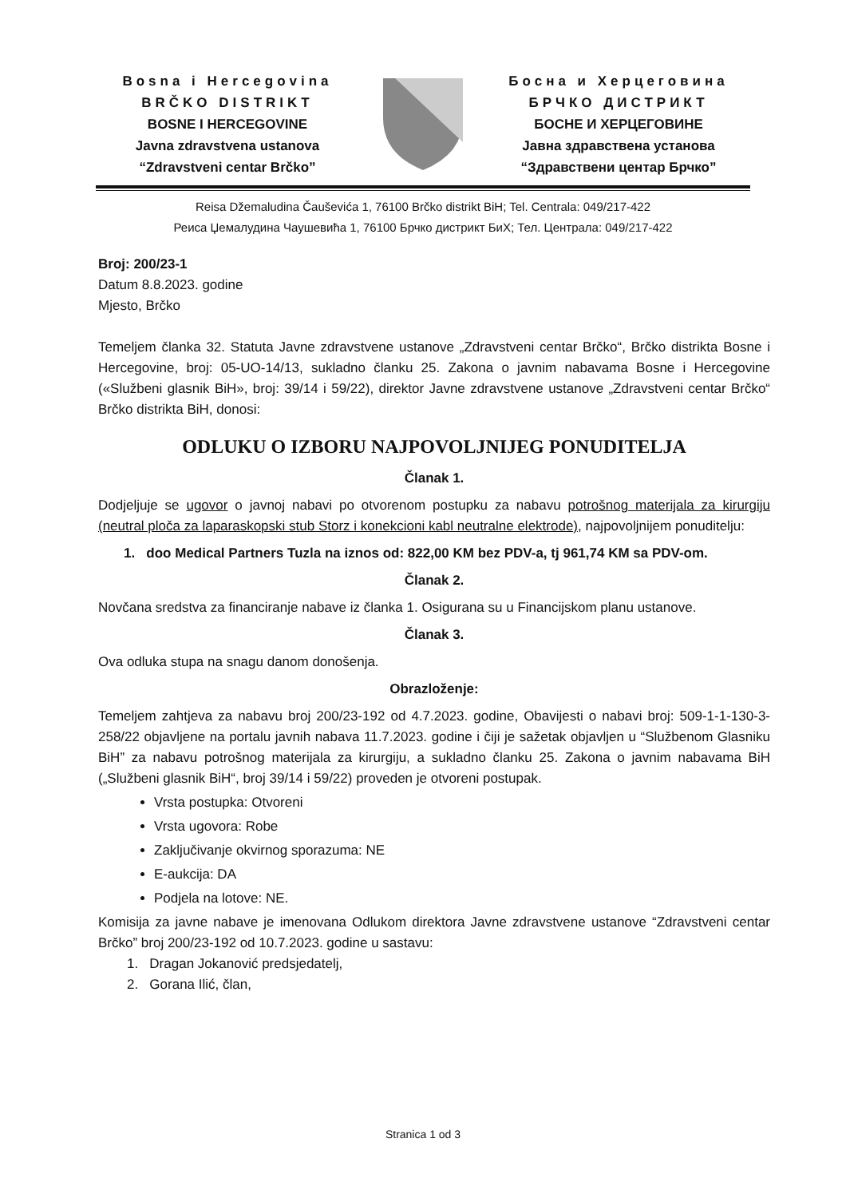Bosna i Hercegovina
BRČKO DISTRIKT
BOSNE I HERCEGOVINE
Javna zdravstvena ustanova
“Zdravstveni centar Brčko”
Босна и Херцеговина
БРЧКО ДИСТРИКТ
БОСНЕ И ХЕРЦЕГОВИНЕ
Јавна здравствена установа
“Здравствени центар Брчко”
Reisa Džemaludina Čauševića 1, 76100 Brčko distrikt BiH; Tel. Centrala: 049/217-422
Реиса Џемалудина Чаушевића 1, 76100 Брчко дистрикт БиХ; Тел. Централа: 049/217-422
Broj: 200/23-1
Datum 8.8.2023. godine
Mjesto, Brčko
Temeljem članka 32. Statuta Javne zdravstvene ustanove „Zdravstveni centar Brčko“, Brčko distrikta Bosne i Hercegovine, broj: 05-UO-14/13, sukladno članku 25. Zakona o javnim nabavama Bosne i Hercegovine («Službeni glasnik BiH», broj: 39/14 i 59/22), direktor Javne zdravstvene ustanove „Zdravstveni centar Brčko“ Brčko distrikta BiH, donosi:
ODLUKU O IZBORU NAJPOVOLJNIJEG PONUDITELJA
Članak 1.
Dodjeljuje se ugovor o javnoj nabavi po otvorenom postupku za nabavu potrošnog materijala za kirurgiju (neutral ploča za laparaskopski stub Storz i konekcioni kabl neutralne elektrode), najpovoljnijem ponuditelju:
1. doo Medical Partners Tuzla na iznos od: 822,00 KM bez PDV-a, tj 961,74 KM sa PDV-om.
Članak 2.
Novčana sredstva za financiranje nabave iz članka 1. Osigurana su u Financijskom planu ustanove.
Članak 3.
Ova odluka stupa na snagu danom donošenja.
Obrazloženje:
Temeljem zahtjeva za nabavu broj 200/23-192 od 4.7.2023. godine, Obavijesti o nabavi broj: 509-1-1-130-3-258/22 objavljene na portalu javnih nabava 11.7.2023. godine i čiji je sažetak objavljen u “Službenom Glasniku BiH” za nabavu potrošnog materijala za kirurgiju, a sukladno članku 25. Zakona o javnim nabavama BiH („Službeni glasnik BiH“, broj 39/14 i 59/22) proveden je otvoreni postupak.
Vrsta postupka: Otvoreni
Vrsta ugovora: Robe
Zaključivanje okvirnog sporazuma: NE
E-aukcija: DA
Podjela na lotove: NE.
Komisija za javne nabave je imenovana Odlukom direktora Javne zdravstvene ustanove “Zdravstveni centar Brčko” broj 200/23-192 od 10.7.2023. godine u sastavu:
1. Dragan Jokanović predsjedatelj,
2. Gorana Ilić, član,
Stranica 1 od 3